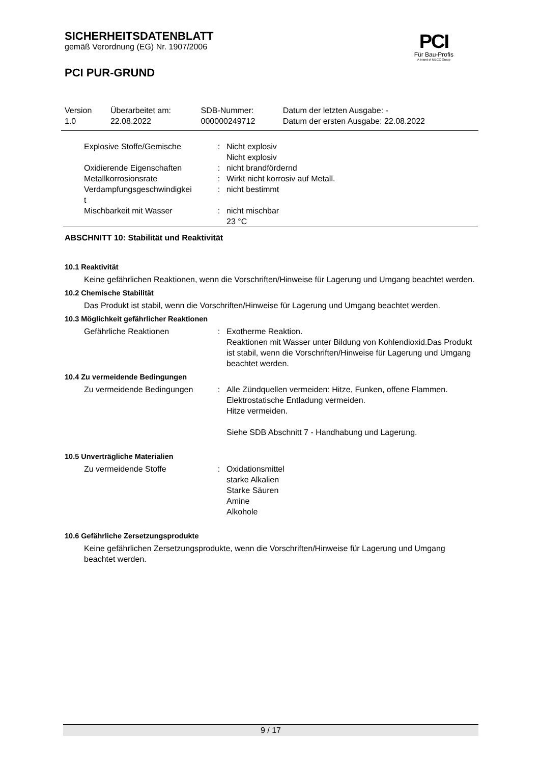PCI
Für Bau-Profis
A brand of MBCC Group
SICHERHEITSDATENBLATT
gemäß Verordnung (EG) Nr. 1907/2006
PCI PUR-GRUND
| Version 1.0 | Überarbeitet am: 22.08.2022 | SDB-Nummer: 000000249712 | Datum der letzten Ausgabe: - Datum der ersten Ausgabe: 22.08.2022 |
| Explosive Stoffe/Gemische | : | Nicht explosiv Nicht explosiv |
| Oxidierende Eigenschaften | : | nicht brandfördernd |
| Metallkorrosionsrate | : | Wirkt nicht korrosiv auf Metall. |
| Verdampfungsgeschwindigkei t | : | nicht bestimmt |
| Mischbarkeit mit Wasser | : | nicht mischbar 23 °C |
ABSCHNITT 10: Stabilität und Reaktivität
10.1 Reaktivität
Keine gefährlichen Reaktionen, wenn die Vorschriften/Hinweise für Lagerung und Umgang beachtet werden.
10.2 Chemische Stabilität
Das Produkt ist stabil, wenn die Vorschriften/Hinweise für Lagerung und Umgang beachtet werden.
10.3 Möglichkeit gefährlicher Reaktionen
| Gefährliche Reaktionen | : | Exotherme Reaktion. Reaktionen mit Wasser unter Bildung von Kohlendioxid.Das Produkt ist stabil, wenn die Vorschriften/Hinweise für Lagerung und Umgang beachtet werden. |
10.4 Zu vermeidende Bedingungen
| Zu vermeidende Bedingungen | : | Alle Zündquellen vermeiden: Hitze, Funken, offene Flammen. Elektrostatische Entladung vermeiden. Hitze vermeiden. Siehe SDB Abschnitt 7 - Handhabung und Lagerung. |
10.5 Unverträgliche Materialien
| Zu vermeidende Stoffe | : | Oxidationsmittel starke Alkalien Starke Säuren Amine Alkohole |
10.6 Gefährliche Zersetzungsprodukte
Keine gefährlichen Zersetzungsprodukte, wenn die Vorschriften/Hinweise für Lagerung und Umgang beachtet werden.
9 / 17